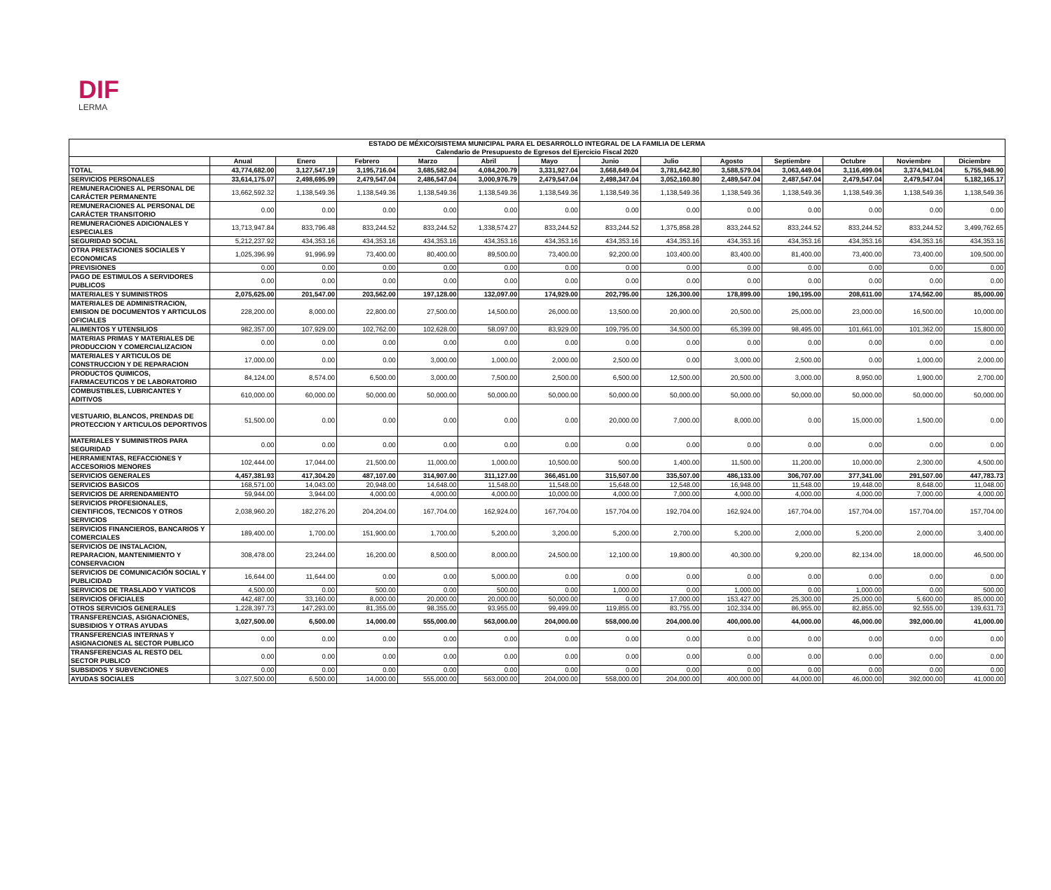DIF
LERMA
| ESTADO DE MÉXICO/SISTEMA MUNICIPAL PARA EL DESARROLLO INTEGRAL DE LA FAMILIA DE LERMA | | | | | | | | | | | | | |
| --- | --- | --- | --- | --- | --- | --- | --- | --- | --- | --- | --- | --- | --- |
| Calendario de Presupuesto de Egresos del Ejercicio Fiscal 2020 | | | | | | | | | | | | | |
| | Anual | Enero | Febrero | Marzo | Abril | Mayo | Junio | Julio | Agosto | Septiembre | Octubre | Noviembre | Diciembre |
| TOTAL | 43,774,682.00 | 3,127,547.19 | 3,195,716.04 | 3,685,582.04 | 4,084,200.79 | 3,331,927.04 | 3,668,649.04 | 3,781,642.80 | 3,588,579.04 | 3,063,449.04 | 3,116,499.04 | 3,374,941.04 | 5,755,948.90 |
| SERVICIOS PERSONALES | 33,614,175.07 | 2,498,695.99 | 2,479,547.04 | 2,486,547.04 | 3,000,976.79 | 2,479,547.04 | 2,498,347.04 | 3,052,160.80 | 2,489,547.04 | 2,487,547.04 | 2,479,547.04 | 2,479,547.04 | 5,182,165.17 |
| REMUNERACIONES AL PERSONAL DE CARÁCTER PERMANENTE | 13,662,592.32 | 1,138,549.36 | 1,138,549.36 | 1,138,549.36 | 1,138,549.36 | 1,138,549.36 | 1,138,549.36 | 1,138,549.36 | 1,138,549.36 | 1,138,549.36 | 1,138,549.36 | 1,138,549.36 | 1,138,549.36 |
| REMUNERACIONES AL PERSONAL DE CARÁCTER TRANSITORIO | 0.00 | 0.00 | 0.00 | 0.00 | 0.00 | 0.00 | 0.00 | 0.00 | 0.00 | 0.00 | 0.00 | 0.00 | 0.00 |
| REMUNERACIONES ADICIONALES Y ESPECIALES | 13,713,947.84 | 833,796.48 | 833,244.52 | 833,244.52 | 1,338,574.27 | 833,244.52 | 833,244.52 | 1,375,858.28 | 833,244.52 | 833,244.52 | 833,244.52 | 833,244.52 | 3,499,762.65 |
| SEGURIDAD SOCIAL | 5,212,237.92 | 434,353.16 | 434,353.16 | 434,353.16 | 434,353.16 | 434,353.16 | 434,353.16 | 434,353.16 | 434,353.16 | 434,353.16 | 434,353.16 | 434,353.16 | 434,353.16 |
| OTRA PRESTACIONES SOCIALES Y ECONOMICAS | 1,025,396.99 | 91,996.99 | 73,400.00 | 80,400.00 | 89,500.00 | 73,400.00 | 92,200.00 | 103,400.00 | 83,400.00 | 81,400.00 | 73,400.00 | 73,400.00 | 109,500.00 |
| PREVISIONES | 0.00 | 0.00 | 0.00 | 0.00 | 0.00 | 0.00 | 0.00 | 0.00 | 0.00 | 0.00 | 0.00 | 0.00 | 0.00 |
| PAGO DE ESTIMULOS A SERVIDORES PUBLICOS | 0.00 | 0.00 | 0.00 | 0.00 | 0.00 | 0.00 | 0.00 | 0.00 | 0.00 | 0.00 | 0.00 | 0.00 | 0.00 |
| MATERIALES Y SUMINISTROS | 2,075,625.00 | 201,547.00 | 203,562.00 | 197,128.00 | 132,097.00 | 174,929.00 | 202,795.00 | 126,300.00 | 178,899.00 | 190,195.00 | 208,611.00 | 174,562.00 | 85,000.00 |
| MATERIALES DE ADMINISTRACION, EMISION DE DOCUMENTOS Y ARTICULOS OFICIALES | 228,200.00 | 8,000.00 | 22,800.00 | 27,500.00 | 14,500.00 | 26,000.00 | 13,500.00 | 20,900.00 | 20,500.00 | 25,000.00 | 23,000.00 | 16,500.00 | 10,000.00 |
| ALIMENTOS Y UTENSILIOS | 982,357.00 | 107,929.00 | 102,762.00 | 102,628.00 | 58,097.00 | 83,929.00 | 109,795.00 | 34,500.00 | 65,399.00 | 98,495.00 | 101,661.00 | 101,362.00 | 15,800.00 |
| MATERIAS PRIMAS Y MATERIALES DE PRODUCCION Y COMERCIALIZACION | 0.00 | 0.00 | 0.00 | 0.00 | 0.00 | 0.00 | 0.00 | 0.00 | 0.00 | 0.00 | 0.00 | 0.00 | 0.00 |
| MATERIALES Y ARTICULOS DE CONSTRUCCION Y DE REPARACION | 17,000.00 | 0.00 | 0.00 | 3,000.00 | 1,000.00 | 2,000.00 | 2,500.00 | 0.00 | 3,000.00 | 2,500.00 | 0.00 | 1,000.00 | 2,000.00 |
| PRODUCTOS QUIMICOS, FARMACEUTICOS Y DE LABORATORIO | 84,124.00 | 8,574.00 | 6,500.00 | 3,000.00 | 7,500.00 | 2,500.00 | 6,500.00 | 12,500.00 | 20,500.00 | 3,000.00 | 8,950.00 | 1,900.00 | 2,700.00 |
| COMBUSTIBLES, LUBRICANTES Y ADITIVOS | 610,000.00 | 60,000.00 | 50,000.00 | 50,000.00 | 50,000.00 | 50,000.00 | 50,000.00 | 50,000.00 | 50,000.00 | 50,000.00 | 50,000.00 | 50,000.00 | 50,000.00 |
| VESTUARIO, BLANCOS, PRENDAS DE PROTECCION Y ARTICULOS DEPORTIVOS | 51,500.00 | 0.00 | 0.00 | 0.00 | 0.00 | 0.00 | 20,000.00 | 7,000.00 | 8,000.00 | 0.00 | 15,000.00 | 1,500.00 | 0.00 |
| MATERIALES Y SUMINISTROS PARA SEGURIDAD | 0.00 | 0.00 | 0.00 | 0.00 | 0.00 | 0.00 | 0.00 | 0.00 | 0.00 | 0.00 | 0.00 | 0.00 | 0.00 |
| HERRAMIENTAS, REFACCIONES Y ACCESORIOS MENORES | 102,444.00 | 17,044.00 | 21,500.00 | 11,000.00 | 1,000.00 | 10,500.00 | 500.00 | 1,400.00 | 11,500.00 | 11,200.00 | 10,000.00 | 2,300.00 | 4,500.00 |
| SERVICIOS GENERALES | 4,457,381.93 | 417,304.20 | 487,107.00 | 314,907.00 | 311,127.00 | 366,451.00 | 315,507.00 | 335,507.00 | 486,133.00 | 306,707.00 | 377,341.00 | 291,507.00 | 447,783.73 |
| SERVICIOS BASICOS | 168,571.00 | 14,043.00 | 20,948.00 | 14,648.00 | 11,548.00 | 11,548.00 | 15,648.00 | 12,548.00 | 16,948.00 | 11,548.00 | 19,448.00 | 8,648.00 | 11,048.00 |
| SERVICIOS DE ARRENDAMIENTO | 59,944.00 | 3,944.00 | 4,000.00 | 4,000.00 | 4,000.00 | 10,000.00 | 4,000.00 | 7,000.00 | 4,000.00 | 4,000.00 | 4,000.00 | 7,000.00 | 4,000.00 |
| SERVICIOS PROFESIONALES, CIENTIFICOS, TECNICOS Y OTROS SERVICIOS | 2,038,960.20 | 182,276.20 | 204,204.00 | 167,704.00 | 162,924.00 | 167,704.00 | 157,704.00 | 192,704.00 | 162,924.00 | 167,704.00 | 157,704.00 | 157,704.00 | 157,704.00 |
| SERVICIOS FINANCIEROS, BANCARIOS Y COMERCIALES | 189,400.00 | 1,700.00 | 151,900.00 | 1,700.00 | 5,200.00 | 3,200.00 | 5,200.00 | 2,700.00 | 5,200.00 | 2,000.00 | 5,200.00 | 2,000.00 | 3,400.00 |
| SERVICIOS DE INSTALACION, REPARACION, MANTENIMIENTO Y CONSERVACION | 308,478.00 | 23,244.00 | 16,200.00 | 8,500.00 | 8,000.00 | 24,500.00 | 12,100.00 | 19,800.00 | 40,300.00 | 9,200.00 | 82,134.00 | 18,000.00 | 46,500.00 |
| SERVICIOS DE COMUNICACIÓN SOCIAL Y PUBLICIDAD | 16,644.00 | 11,644.00 | 0.00 | 0.00 | 5,000.00 | 0.00 | 0.00 | 0.00 | 0.00 | 0.00 | 0.00 | 0.00 | 0.00 |
| SERVICIOS DE TRASLADO Y VIATICOS | 4,500.00 | 0.00 | 500.00 | 0.00 | 500.00 | 0.00 | 1,000.00 | 0.00 | 1,000.00 | 0.00 | 1,000.00 | 0.00 | 500.00 |
| SERVICIOS OFICIALES | 442,487.00 | 33,160.00 | 8,000.00 | 20,000.00 | 20,000.00 | 50,000.00 | 0.00 | 17,000.00 | 153,427.00 | 25,300.00 | 25,000.00 | 5,600.00 | 85,000.00 |
| OTROS SERVICIOS GENERALES | 1,228,397.73 | 147,293.00 | 81,355.00 | 98,355.00 | 93,955.00 | 99,499.00 | 119,855.00 | 83,755.00 | 102,334.00 | 86,955.00 | 82,855.00 | 92,555.00 | 139,631.73 |
| TRANSFERENCIAS, ASIGNACIONES, SUBSIDIOS Y OTRAS AYUDAS | 3,027,500.00 | 6,500.00 | 14,000.00 | 555,000.00 | 563,000.00 | 204,000.00 | 558,000.00 | 204,000.00 | 400,000.00 | 44,000.00 | 46,000.00 | 392,000.00 | 41,000.00 |
| TRANSFERENCIAS INTERNAS Y ASIGNACIONES AL SECTOR PUBLICO | 0.00 | 0.00 | 0.00 | 0.00 | 0.00 | 0.00 | 0.00 | 0.00 | 0.00 | 0.00 | 0.00 | 0.00 | 0.00 |
| TRANSFERENCIAS AL RESTO DEL SECTOR PUBLICO | 0.00 | 0.00 | 0.00 | 0.00 | 0.00 | 0.00 | 0.00 | 0.00 | 0.00 | 0.00 | 0.00 | 0.00 | 0.00 |
| SUBSIDIOS Y SUBVENCIONES | 0.00 | 0.00 | 0.00 | 0.00 | 0.00 | 0.00 | 0.00 | 0.00 | 0.00 | 0.00 | 0.00 | 0.00 | 0.00 |
| AYUDAS SOCIALES | 3,027,500.00 | 6,500.00 | 14,000.00 | 555,000.00 | 563,000.00 | 204,000.00 | 558,000.00 | 204,000.00 | 400,000.00 | 44,000.00 | 46,000.00 | 392,000.00 | 41,000.00 |